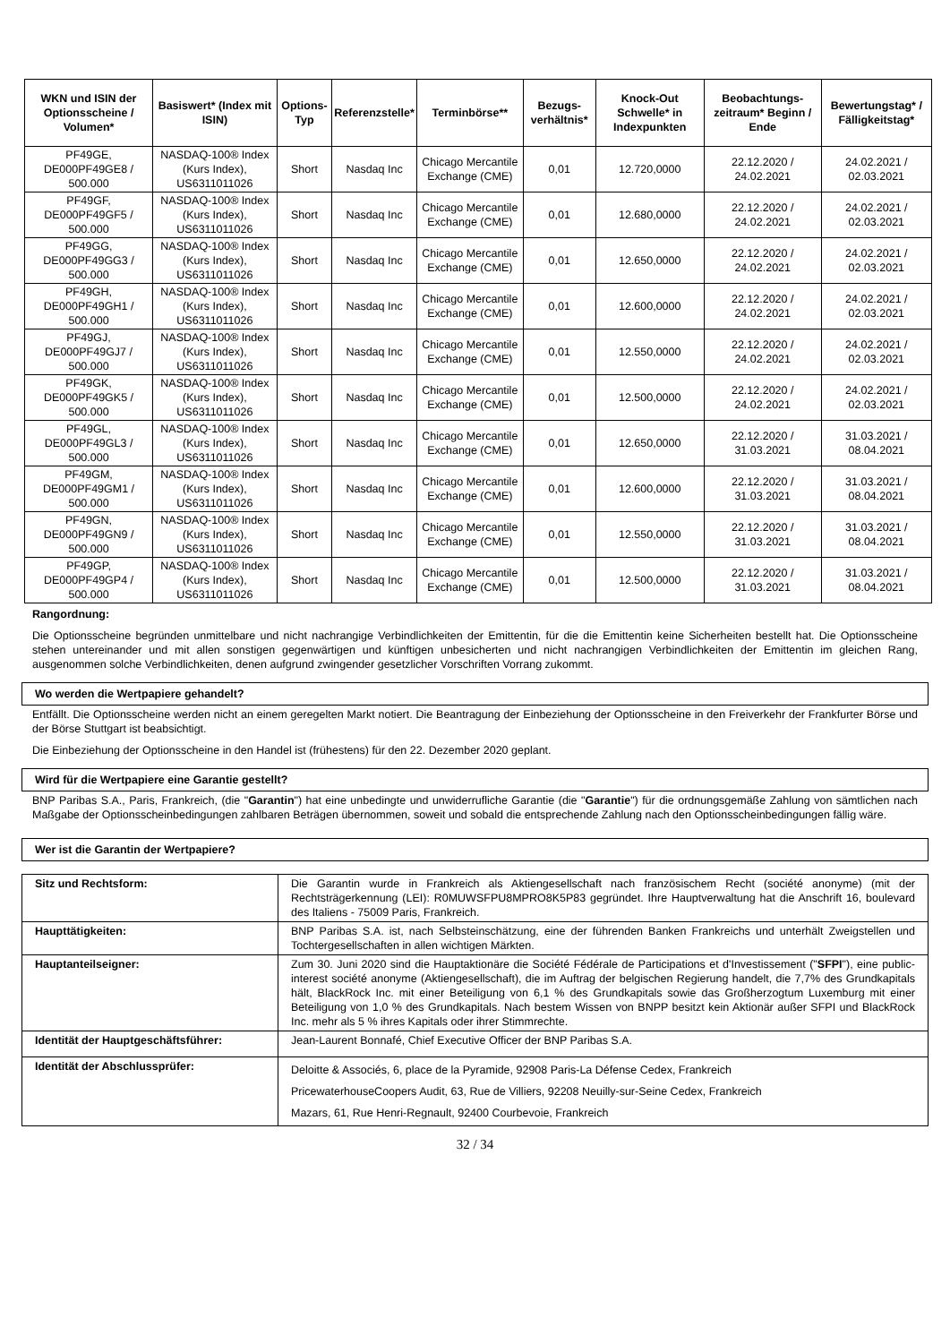| WKN und ISIN der Optionsscheine / Volumen* | Basiswert* (Index mit ISIN) | Options-Typ | Referenzstelle* | Terminbörse** | Bezugs-verhältnis* | Knock-Out Schwelle* in Indexpunkten | Beobachtungs-zeitraum* Beginn / Ende | Bewertungstag* / Fälligkeitstag* |
| --- | --- | --- | --- | --- | --- | --- | --- | --- |
| PF49GE, DE000PF49GE8 / 500.000 | NASDAQ-100® Index (Kurs Index), US6311011026 | Short | Nasdaq Inc | Chicago Mercantile Exchange (CME) | 0,01 | 12.720,0000 | 22.12.2020 / 24.02.2021 | 24.02.2021 / 02.03.2021 |
| PF49GF, DE000PF49GF5 / 500.000 | NASDAQ-100® Index (Kurs Index), US6311011026 | Short | Nasdaq Inc | Chicago Mercantile Exchange (CME) | 0,01 | 12.680,0000 | 22.12.2020 / 24.02.2021 | 24.02.2021 / 02.03.2021 |
| PF49GG, DE000PF49GG3 / 500.000 | NASDAQ-100® Index (Kurs Index), US6311011026 | Short | Nasdaq Inc | Chicago Mercantile Exchange (CME) | 0,01 | 12.650,0000 | 22.12.2020 / 24.02.2021 | 24.02.2021 / 02.03.2021 |
| PF49GH, DE000PF49GH1 / 500.000 | NASDAQ-100® Index (Kurs Index), US6311011026 | Short | Nasdaq Inc | Chicago Mercantile Exchange (CME) | 0,01 | 12.600,0000 | 22.12.2020 / 24.02.2021 | 24.02.2021 / 02.03.2021 |
| PF49GJ, DE000PF49GJ7 / 500.000 | NASDAQ-100® Index (Kurs Index), US6311011026 | Short | Nasdaq Inc | Chicago Mercantile Exchange (CME) | 0,01 | 12.550,0000 | 22.12.2020 / 24.02.2021 | 24.02.2021 / 02.03.2021 |
| PF49GK, DE000PF49GK5 / 500.000 | NASDAQ-100® Index (Kurs Index), US6311011026 | Short | Nasdaq Inc | Chicago Mercantile Exchange (CME) | 0,01 | 12.500,0000 | 22.12.2020 / 24.02.2021 | 24.02.2021 / 02.03.2021 |
| PF49GL, DE000PF49GL3 / 500.000 | NASDAQ-100® Index (Kurs Index), US6311011026 | Short | Nasdaq Inc | Chicago Mercantile Exchange (CME) | 0,01 | 12.650,0000 | 22.12.2020 / 31.03.2021 | 31.03.2021 / 08.04.2021 |
| PF49GM, DE000PF49GM1 / 500.000 | NASDAQ-100® Index (Kurs Index), US6311011026 | Short | Nasdaq Inc | Chicago Mercantile Exchange (CME) | 0,01 | 12.600,0000 | 22.12.2020 / 31.03.2021 | 31.03.2021 / 08.04.2021 |
| PF49GN, DE000PF49GN9 / 500.000 | NASDAQ-100® Index (Kurs Index), US6311011026 | Short | Nasdaq Inc | Chicago Mercantile Exchange (CME) | 0,01 | 12.550,0000 | 22.12.2020 / 31.03.2021 | 31.03.2021 / 08.04.2021 |
| PF49GP, DE000PF49GP4 / 500.000 | NASDAQ-100® Index (Kurs Index), US6311011026 | Short | Nasdaq Inc | Chicago Mercantile Exchange (CME) | 0,01 | 12.500,0000 | 22.12.2020 / 31.03.2021 | 31.03.2021 / 08.04.2021 |
Rangordnung:
Die Optionsscheine begründen unmittelbare und nicht nachrangige Verbindlichkeiten der Emittentin, für die die Emittentin keine Sicherheiten bestellt hat. Die Optionsscheine stehen untereinander und mit allen sonstigen gegenwärtigen und künftigen unbesicherten und nicht nachrangigen Verbindlichkeiten der Emittentin im gleichen Rang, ausgenommen solche Verbindlichkeiten, denen aufgrund zwingender gesetzlicher Vorschriften Vorrang zukommt.
Wo werden die Wertpapiere gehandelt?
Entfällt. Die Optionsscheine werden nicht an einem geregelten Markt notiert. Die Beantragung der Einbeziehung der Optionsscheine in den Freiverkehr der Frankfurter Börse und der Börse Stuttgart ist beabsichtigt.
Die Einbeziehung der Optionsscheine in den Handel ist (frühestens) für den 22. Dezember 2020 geplant.
Wird für die Wertpapiere eine Garantie gestellt?
BNP Paribas S.A., Paris, Frankreich, (die "Garantin") hat eine unbedingte und unwiderrufliche Garantie (die "Garantie") für die ordnungsgemäße Zahlung von sämtlichen nach Maßgabe der Optionsscheinbedingungen zahlbaren Beträgen übernommen, soweit und sobald die entsprechende Zahlung nach den Optionsscheinbedingungen fällig wäre.
Wer ist die Garantin der Wertpapiere?
| Sitz und Rechtsform: | Die Garantin wurde in Frankreich als Aktiengesellschaft nach französischem Recht (société anonyme) (mit der Rechtsträgerkennung (LEI): R0MUWSFPU8MPRO8K5P83 gegründet. Ihre Hauptverwaltung hat die Anschrift 16, boulevard des Italiens - 75009 Paris, Frankreich. |
| Haupttätigkeiten: | BNP Paribas S.A. ist, nach Selbsteinschätzung, eine der führenden Banken Frankreichs und unterhält Zweigstellen und Tochtergesellschaften in allen wichtigen Märkten. |
| Hauptanteilseigner: | Zum 30. Juni 2020 sind die Hauptaktionäre die Société Fédérale de Participations et d'Investissement (" SFPI "), eine public-interest société anonyme (Aktiengesellschaft), die im Auftrag der belgischen Regierung handelt, die 7,7% des Grundkapitals hält, BlackRock Inc. mit einer Beteiligung von 6,1 % des Grundkapitals sowie das Großherzogtum Luxemburg mit einer Beteiligung von 1,0 % des Grundkapitals. Nach bestem Wissen von BNPP besitzt kein Aktionär außer SFPI und BlackRock Inc. mehr als 5 % ihres Kapitals oder ihrer Stimmrechte. |
| Identität der Hauptgeschäftsführer: | Jean-Laurent Bonnafé, Chief Executive Officer der BNP Paribas S.A. |
| Identität der Abschlussprüfer: | Deloitte & Associés, 6, place de la Pyramide, 92908 Paris-La Défense Cedex, Frankreich PricewaterhouseCoopers Audit, 63, Rue de Villiers, 92208 Neuilly-sur-Seine Cedex, Frankreich Mazars, 61, Rue Henri-Regnault, 92400 Courbevoie, Frankreich |
32 / 34